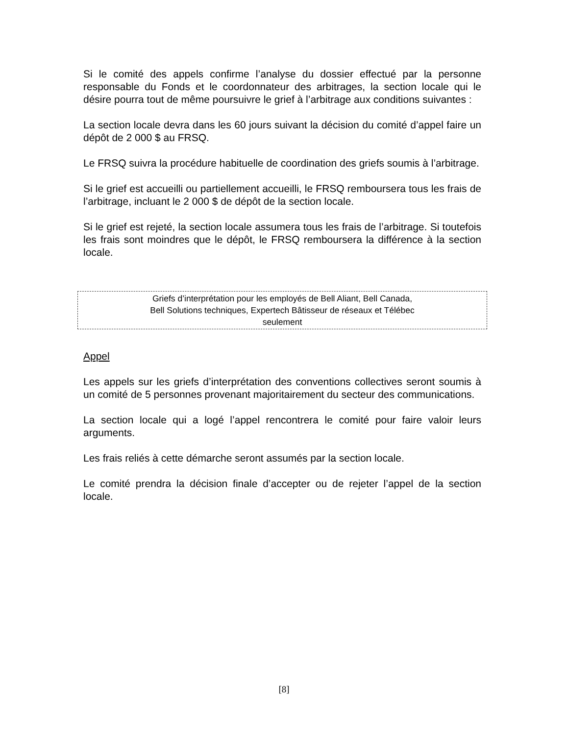Si le comité des appels confirme l’analyse du dossier effectué par la personne responsable du Fonds et le coordonnateur des arbitrages, la section locale qui le désire pourra tout de même poursuivre le grief à l’arbitrage aux conditions suivantes :
La section locale devra dans les 60 jours suivant la décision du comité d’appel faire un dépôt de 2 000 $ au FRSQ.
Le FRSQ suivra la procédure habituelle de coordination des griefs soumis à l’arbitrage.
Si le grief est accueilli ou partiellement accueilli, le FRSQ remboursera tous les frais de l’arbitrage, incluant le 2 000 $ de dépôt de la section locale.
Si le grief est rejeté, la section locale assumera tous les frais de l’arbitrage. Si toutefois les frais sont moindres que le dépôt, le FRSQ remboursera la différence à la section locale.
Griefs d’interprétation pour les employés de Bell Aliant, Bell Canada,
Bell Solutions techniques, Expertech Bâtisseur de réseaux et Télébec
seulement
Appel
Les appels sur les griefs d’interprétation des conventions collectives seront soumis à un comité de 5 personnes provenant majoritairement du secteur des communications.
La section locale qui a logé l’appel rencontrera le comité pour faire valoir leurs arguments.
Les frais reliés à cette démarche seront assumés par la section locale.
Le comité prendra la décision finale d’accepter ou de rejeter l’appel de la section locale.
[8]